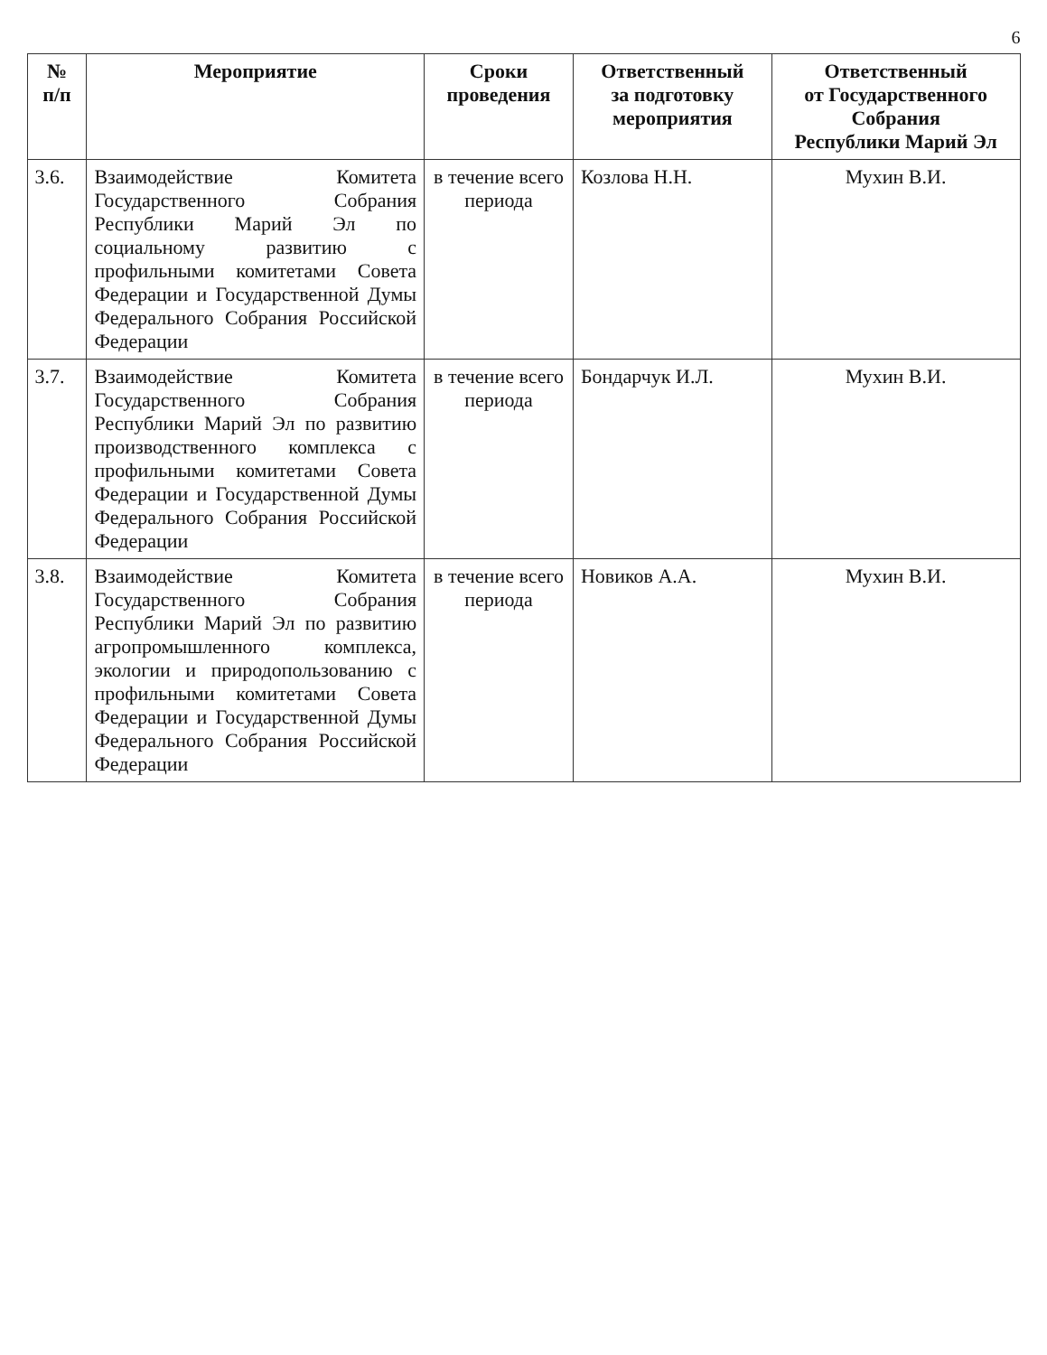6
| № п/п | Мероприятие | Сроки проведения | Ответственный за подготовку мероприятия | Ответственный от Государственного Собрания Республики Марий Эл |
| --- | --- | --- | --- | --- |
| 3.6. | Взаимодействие Комитета Государственного Собрания Республики Марий Эл по социальному развитию с профильными комитетами Совета Федерации и Государственной Думы Федерального Собрания Российской Федерации | в течение всего периода | Козлова Н.Н. | Мухин В.И. |
| 3.7. | Взаимодействие Комитета Государственного Собрания Республики Марий Эл по развитию производственного комплекса с профильными комитетами Совета Федерации и Государственной Думы Федерального Собрания Российской Федерации | в течение всего периода | Бондарчук И.Л. | Мухин В.И. |
| 3.8. | Взаимодействие Комитета Государственного Собрания Республики Марий Эл по развитию агропромышленного комплекса, экологии и природопользованию с профильными комитетами Совета Федерации и Государственной Думы Федерального Собрания Российской Федерации | в течение всего периода | Новиков А.А. | Мухин В.И. |